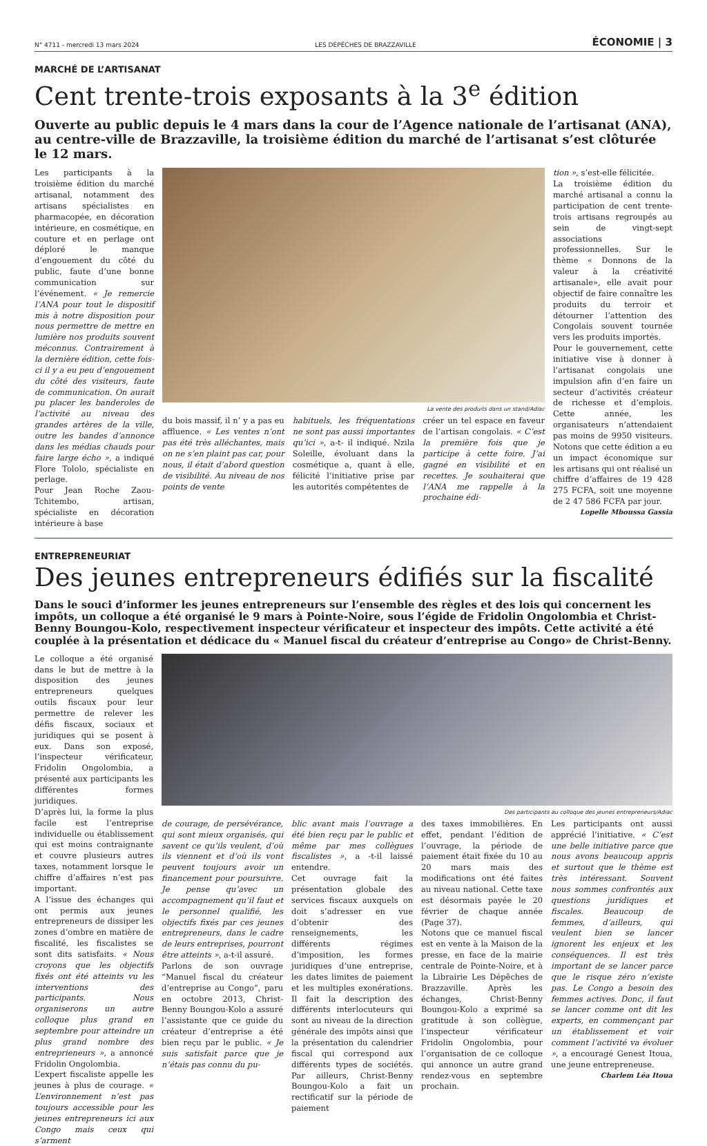N° 4711 - mercredi 13 mars 2024 LES DÉPÊCHES DE BRAZZAVILLE ÉCONOMIE | 3
MARCHÉ DE L’ARTISANAT
Cent trente-trois exposants à la 3<sup>e</sup> édition
Ouverte au public depuis le 4 mars dans la cour de l’Agence nationale de l’artisanat (ANA), au centre-ville de Brazzaville, la troisième édition du marché de l’artisanat s’est clôturée le 12 mars.
Les participants à la troisième édition du marché artisanal, notamment des artisans spécialistes en pharmacopée, en décoration intérieure, en cosmétique, en couture et en perlage ont déploré le manque d’engouement du côté du public, faute d’une bonne communication sur l’événement. « Je remercie l’ANA pour tout le dispositif mis à notre disposition pour nous permettre de mettre en lumière nos produits souvent méconnus. Contrairement à la dernière édition, cette fois-ci il y a eu peu d’engouement du côté des visiteurs, faute de communication. On aurait pu placer les banderoles de l’activité au niveau des grandes artères de la ville, outre les bandes d’annonce dans les médias chauds pour faire large écho », a indiqué Flore Tololo, spécialiste en perlage.
Pour Jean Roche Zaou-Tchitembo, artisan, spécialiste en décoration intérieure à base
La vente des produits dans un stand/Adiac
du bois massif, il n’ y a pas eu affluence. « Les ventes n’ont pas été très alléchantes, mais on ne s’en plaint pas car, pour nous, il était d’abord question de visibilité. Au niveau de nos points de vente
habituels, les fréquentations ne sont pas aussi importantes qu’ici », a-t- il indiqué. Nzila Soleille, évoluant dans la cosmétique a, quant à elle, félicité l’initiative prise par les autorités compétentes de
créer un tel espace en faveur de l’artisan congolais. « C’est la première fois que je participe à cette foire. J’ai gagné en visibilité et en recettes. Je souhaiterai que l’ANA me rappelle à la prochaine édi-
tion », s’est-elle félicitée.
La troisième édition du marché artisanal a connu la participation de cent trente-trois artisans regroupés au sein de vingt-sept associations professionnelles. Sur le thème « Donnons de la valeur à la créativité artisanale», elle avait pour objectif de faire connaître les produits du terroir et détourner l’attention des Congolais souvent tournée vers les produits importés.
Pour le gouvernement, cette initiative vise à donner à l’artisanat congolais une impulsion afin d’en faire un secteur d’activités créateur de richesse et d’emplois. Cette année, les organisateurs n’attendaient pas moins de 9950 visiteurs. Notons que cette édition a eu un impact économique sur les artisans qui ont réalisé un chiffre d’affaires de 19 428 275 FCFA, soit une moyenne de 2 47 586 FCFA par jour.
Lopelle Mboussa Gassia
ENTREPRENEURIAT
Des jeunes entrepreneurs édifiés sur la fiscalité
Dans le souci d’informer les jeunes entrepreneurs sur l’ensemble des règles et des lois qui concernent les impôts, un colloque a été organisé le 9 mars à Pointe-Noire, sous l’égide de Fridolin Ongolombia et Christ-Benny Boungou-Kolo, respectivement inspecteur vérificateur et inspecteur des impôts. Cette activité a été couplée à la présentation et dédicace du « Manuel fiscal du créateur d’entreprise au Congo» de Christ-Benny.
Le colloque a été organisé dans le but de mettre à la disposition des jeunes entrepreneurs quelques outils fiscaux pour leur permettre de relever les défis fiscaux, sociaux et juridiques qui se posent à eux. Dans son exposé, l’inspecteur vérificateur, Fridolin Ongolombia, a présenté aux participants les différentes formes juridiques.
D’après lui, la forme la plus facile est l’entreprise individuelle ou établissement qui est moins contraignante et couvre plusieurs autres taxes, notamment lorsque le chiffre d’affaires n’est pas important.
A l’issue des échanges qui ont permis aux jeunes entrepreneurs de dissiper les zones d’ombre en matière de fiscalité, les fiscalistes se sont dits satisfaits. « Nous croyons que les objectifs fixés ont été atteints vu les interventions des participants. Nous organiserons un autre colloque plus grand en septembre pour atteindre un plus grand nombre des entreprieneurs », a annoncé Fridolin Ongolombia.
L’expert fiscaliste appelle les jeunes à plus de courage. « L’environnement n’est pas toujours accessible pour les jeunes entrepreneurs ici aux Congo mais ceux qui s’arment
Des participants au colloque des jeunes entrepreneurs/Adiac
de courage, de persévérance, qui sont mieux organisés, qui savent ce qu’ils veulent, d’où ils viennent et d’où ils vont peuvent toujours avoir un financement pour poursuivre. Je pense qu’avec un accompagnement qu’il faut et le personnel qualifié, les objectifs fixés par ces jeunes entrepreneurs, dans le cadre de leurs entreprises, pourront être atteints », a-t-il assuré.
Parlons de son ouvrage “Manuel fiscal du créateur d’entreprise au Congo”, paru en octobre 2013, Christ-Benny Boungou-Kolo a assuré l’assistante que ce guide du créateur d’entreprise a été bien reçu par le public. « Je suis satisfait parce que je n’étais pas connu du pu-
blic avant mais l’ouvrage a été bien reçu par le public et même par mes collègues fiscalistes », a -t-il laissé entendre.
Cet ouvrage fait la présentation globale des services fiscaux auxquels on doit s’adresser en vue d’obtenir des renseignements, les différents régimes d’imposition, les formes juridiques d’une entreprise, les dates limites de paiement et les multiples exonérations. Il fait la description des différents interlocuteurs qui sont au niveau de la direction générale des impôts ainsi que la présentation du calendrier fiscal qui correspond aux différents types de sociétés. Par ailleurs, Christ-Benny Boungou-Kolo a fait un rectificatif sur la période de paiement
des taxes immobilières. En effet, pendant l’édition de l’ouvrage, la période de paiement était fixée du 10 au 20 mars mais des modifications ont été faites au niveau national. Cette taxe est désormais payée le 20 février de chaque année (Page 37).
Notons que ce manuel fiscal est en vente à la Maison de la presse, en face de la mairie centrale de Pointe-Noire, et à la Librairie Les Dépêches de Brazzaville. Après les échanges, Christ-Benny Boungou-Kolo a exprimé sa gratitude à son collègue, l’inspecteur vérificateur Fridolin Ongolombia, pour l’organisation de ce colloque qui annonce un autre grand rendez-vous en septembre prochain.
Les participants ont aussi apprécié l’initiative. « C’est une belle initiative parce que nous avons beaucoup appris et surtout que le thème est très intéressant. Souvent nous sommes confrontés aux questions juridiques et fiscales. Beaucoup de femmes, d’ailleurs, qui veulent bien se lancer ignorent les enjeux et les conséquences. Il est très important de se lancer parce que le risque zéro n’existe pas. Le Congo a besoin des femmes actives. Donc, il faut se lancer comme ont dit les experts, en commençant par un établissement et voir comment l’activité va évoluer », a encouragé Genest Itoua, une jeune entrepreneuse.
Charlem Léa Itoua